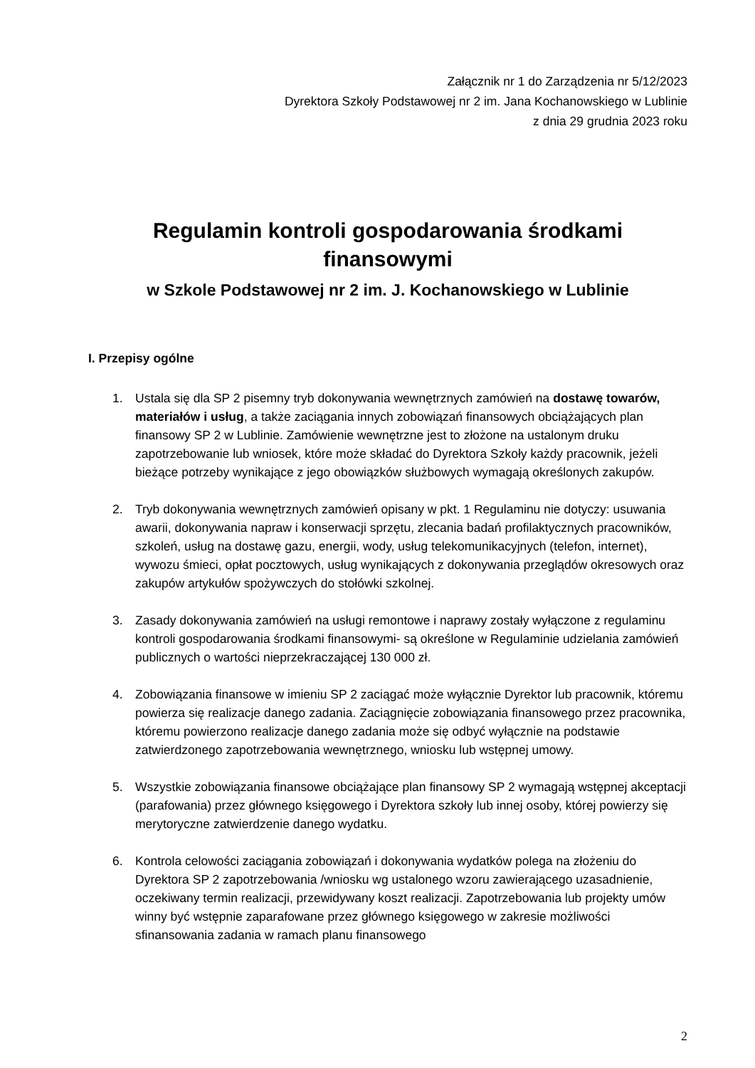Załącznik nr 1 do Zarządzenia nr 5/12/2023
Dyrektora Szkoły Podstawowej nr 2 im. Jana Kochanowskiego w Lublinie
z dnia 29 grudnia 2023 roku
Regulamin kontroli gospodarowania środkami finansowymi
w Szkole Podstawowej nr 2 im. J. Kochanowskiego w Lublinie
I. Przepisy ogólne
1. Ustala się dla SP 2 pisemny tryb dokonywania wewnętrznych zamówień na dostawę towarów, materiałów i usług, a także zaciągania innych zobowiązań finansowych obciążających plan finansowy SP 2 w Lublinie. Zamówienie wewnętrzne jest to złożone na ustalonym druku zapotrzebowanie lub wniosek, które może składać do Dyrektora Szkoły każdy pracownik, jeżeli bieżące potrzeby wynikające z jego obowiązków służbowych wymagają określonych zakupów.
2. Tryb dokonywania wewnętrznych zamówień opisany w pkt. 1 Regulaminu nie dotyczy: usuwania awarii, dokonywania napraw i konserwacji sprzętu, zlecania badań profilaktycznych pracowników, szkoleń, usług na dostawę gazu, energii, wody, usług telekomunikacyjnych (telefon, internet), wywozu śmieci, opłat pocztowych, usług wynikających z dokonywania przeglądów okresowych oraz zakupów artykułów spożywczych do stołówki szkolnej.
3. Zasady dokonywania zamówień na usługi remontowe i naprawy zostały wyłączone z regulaminu kontroli gospodarowania środkami finansowymi- są określone w Regulaminie udzielania zamówień publicznych o wartości nieprzekraczającej 130 000 zł.
4. Zobowiązania finansowe w imieniu SP 2 zaciągać może wyłącznie Dyrektor lub pracownik, któremu powierza się realizacje danego zadania. Zaciągnięcie zobowiązania finansowego przez pracownika, któremu powierzono realizacje danego zadania może się odbyć wyłącznie na podstawie zatwierdzonego zapotrzebowania wewnętrznego, wniosku lub wstępnej umowy.
5. Wszystkie zobowiązania finansowe obciążające plan finansowy SP 2 wymagają wstępnej akceptacji (parafowania) przez głównego księgowego i Dyrektora szkoły lub innej osoby, której powierzy się merytoryczne zatwierdzenie danego wydatku.
6. Kontrola celowości zaciągania zobowiązań i dokonywania wydatków polega na złożeniu do Dyrektora SP 2 zapotrzebowania /wniosku wg ustalonego wzoru zawierającego uzasadnienie, oczekiwany termin realizacji, przewidywany koszt realizacji. Zapotrzebowania lub projekty umów winny być wstępnie zaparafowane przez głównego księgowego w zakresie możliwości sfinansowania zadania w ramach planu finansowego
2